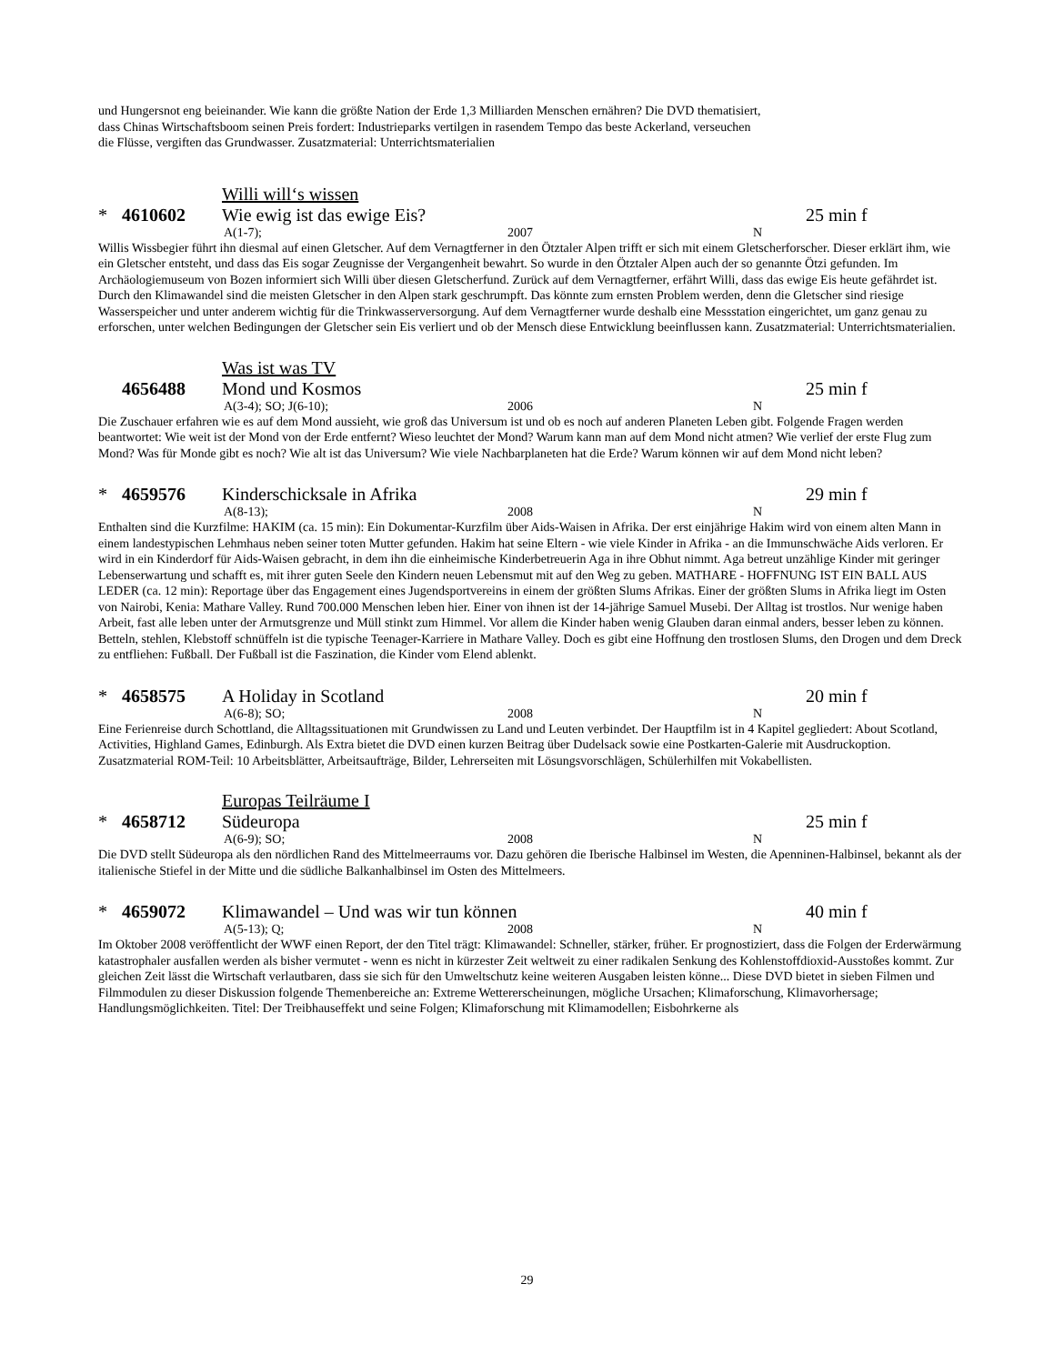und Hungersnot eng beieinander. Wie kann die größte Nation der Erde 1,3 Milliarden Menschen ernähren? Die DVD thematisiert,
dass Chinas Wirtschaftsboom seinen Preis fordert: Industrieparks vertilgen in rasendem Tempo das beste Ackerland, verseuchen
die Flüsse, vergiften das Grundwasser. Zusatzmaterial: Unterrichtsmaterialien
Willi will‘s wissen
* 4610602 Wie ewig ist das ewige Eis? 25 min f
A(1-7); 2007 N
Willis Wissbegier führt ihn diesmal auf einen Gletscher. Auf dem Vernagtferner in den Ötztaler Alpen trifft er sich mit einem Gletscherforscher. Dieser erklärt ihm, wie ein Gletscher entsteht, und dass das Eis sogar Zeugnisse der Vergangenheit bewahrt. So wurde in den Ötztaler Alpen auch der so genannte Ötzi gefunden. Im Archäologiemuseum von Bozen informiert sich Willi über diesen Gletscherfund. Zurück auf dem Vernagtferner, erfährt Willi, dass das ewige Eis heute gefährdet ist. Durch den Klimawandel sind die meisten Gletscher in den Alpen stark geschrumpft. Das könnte zum ernsten Problem werden, denn die Gletscher sind riesige Wasserspeicher und unter anderem wichtig für die Trinkwasserversorgung. Auf dem Vernagtferner wurde deshalb eine Messstation eingerichtet, um ganz genau zu erforschen, unter welchen Bedingungen der Gletscher sein Eis verliert und ob der Mensch diese Entwicklung beeinflussen kann. Zusatzmaterial: Unterrichtsmaterialien.
Was ist was TV
4656488 Mond und Kosmos 25 min f
A(3-4); SO; J(6-10); 2006 N
Die Zuschauer erfahren wie es auf dem Mond aussieht, wie groß das Universum ist und ob es noch auf anderen Planeten Leben gibt. Folgende Fragen werden beantwortet: Wie weit ist der Mond von der Erde entfernt? Wieso leuchtet der Mond? Warum kann man auf dem Mond nicht atmen? Wie verlief der erste Flug zum Mond? Was für Monde gibt es noch? Wie alt ist das Universum? Wie viele Nachbarplaneten hat die Erde? Warum können wir auf dem Mond nicht leben?
* 4659576 Kinderschicksale in Afrika 29 min f
A(8-13); 2008 N
Enthalten sind die Kurzfilme: HAKIM (ca. 15 min): Ein Dokumentar-Kurzfilm über Aids-Waisen in Afrika. Der erst einjährige Hakim wird von einem alten Mann in einem landestypischen Lehmhaus neben seiner toten Mutter gefunden. Hakim hat seine Eltern - wie viele Kinder in Afrika - an die Immunschwäche Aids verloren. Er wird in ein Kinderdorf für Aids-Waisen gebracht, in dem ihn die einheimische Kinderbetreuerin Aga in ihre Obhut nimmt. Aga betreut unzählige Kinder mit geringer Lebenserwartung und schafft es, mit ihrer guten Seele den Kindern neuen Lebensmut mit auf den Weg zu geben. MATHARE - HOFFNUNG IST EIN BALL AUS LEDER (ca. 12 min): Reportage über das Engagement eines Jugendsportvereins in einem der größten Slums Afrikas. Einer der größten Slums in Afrika liegt im Osten von Nairobi, Kenia: Mathare Valley. Rund 700.000 Menschen leben hier. Einer von ihnen ist der 14-jährige Samuel Musebi. Der Alltag ist trostlos. Nur wenige haben Arbeit, fast alle leben unter der Armutsgrenze und Müll stinkt zum Himmel. Vor allem die Kinder haben wenig Glauben daran einmal anders, besser leben zu können. Betteln, stehlen, Klebstoff schnüffeln ist die typische Teenager-Karriere in Mathare Valley. Doch es gibt eine Hoffnung den trostlosen Slums, den Drogen und dem Dreck zu entfliehen: Fußball. Der Fußball ist die Faszination, die Kinder vom Elend ablenkt.
* 4658575 A Holiday in Scotland 20 min f
A(6-8); SO; 2008 N
Eine Ferienreise durch Schottland, die Alltagssituationen mit Grundwissen zu Land und Leuten verbindet. Der Hauptfilm ist in 4 Kapitel gegliedert: About Scotland, Activities, Highland Games, Edinburgh. Als Extra bietet die DVD einen kurzen Beitrag über Dudelsack sowie eine Postkarten-Galerie mit Ausdruckoption. Zusatzmaterial ROM-Teil: 10 Arbeitsblätter, Arbeitsaufträge, Bilder, Lehrerseiten mit Lösungsvorschlägen, Schülerhilfen mit Vokabellisten.
Europas Teilräume I
* 4658712 Südeuropa 25 min f
A(6-9); SO; 2008 N
Die DVD stellt Südeuropa als den nördlichen Rand des Mittelmeerraums vor. Dazu gehören die Iberische Halbinsel im Westen, die Apenninen-Halbinsel, bekannt als der italienische Stiefel in der Mitte und die südliche Balkanhalbinsel im Osten des Mittelmeers.
* 4659072 Klimawandel – Und was wir tun können 40 min f
A(5-13); Q; 2008 N
Im Oktober 2008 veröffentlicht der WWF einen Report, der den Titel trägt: Klimawandel: Schneller, stärker, früher. Er prognostiziert, dass die Folgen der Erderwärmung katastrophaler ausfallen werden als bisher vermutet - wenn es nicht in kürzester Zeit weltweit zu einer radikalen Senkung des Kohlenstoffdioxid-Ausstoßes kommt. Zur gleichen Zeit lässt die Wirtschaft verlautbaren, dass sie sich für den Umweltschutz keine weiteren Ausgaben leisten könne... Diese DVD bietet in sieben Filmen und Filmmodulen zu dieser Diskussion folgende Themenbereiche an: Extreme Wettererscheinungen, mögliche Ursachen; Klimaforschung, Klimavorhersage; Handlungsmöglichkeiten. Titel: Der Treibhauseffekt und seine Folgen; Klimaforschung mit Klimamodellen; Eisbohrkerne als
29